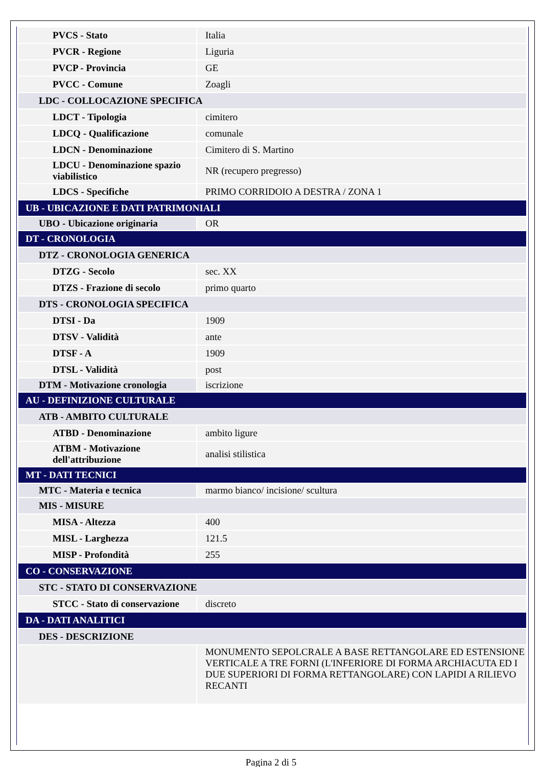| PVCS - Stato | Italia |
| PVCR - Regione | Liguria |
| PVCP - Provincia | GE |
| PVCC - Comune | Zoagli |
| LDC - COLLOCAZIONE SPECIFICA | |
| LDCT - Tipologia | cimitero |
| LDCQ - Qualificazione | comunale |
| LDCN - Denominazione | Cimitero di S. Martino |
| LDCU - Denominazione spazio viabilistico | NR (recupero pregresso) |
| LDCS - Specifiche | PRIMO CORRIDOIO A DESTRA / ZONA 1 |
| UB - UBICAZIONE E DATI PATRIMONIALI | |
| UBO - Ubicazione originaria | OR |
| DT - CRONOLOGIA | |
| DTZ - CRONOLOGIA GENERICA | |
| DTZG - Secolo | sec. XX |
| DTZS - Frazione di secolo | primo quarto |
| DTS - CRONOLOGIA SPECIFICA | |
| DTSI - Da | 1909 |
| DTSV - Validità | ante |
| DTSF - A | 1909 |
| DTSL - Validità | post |
| DTM - Motivazione cronologia | iscrizione |
| AU - DEFINIZIONE CULTURALE | |
| ATB - AMBITO CULTURALE | |
| ATBD - Denominazione | ambito ligure |
| ATBM - Motivazione dell'attribuzione | analisi stilistica |
| MT - DATI TECNICI | |
| MTC - Materia e tecnica | marmo bianco/ incisione/ scultura |
| MIS - MISURE | |
| MISA - Altezza | 400 |
| MISL - Larghezza | 121.5 |
| MISP - Profondità | 255 |
| CO - CONSERVAZIONE | |
| STC - STATO DI CONSERVAZIONE | |
| STCC - Stato di conservazione | discreto |
| DA - DATI ANALITICI | |
| DES - DESCRIZIONE | |
| | MONUMENTO SEPOLCRALE A BASE RETTANGOLARE ED ESTENSIONE VERTICALE A TRE FORNI (L'INFERIORE DI FORMA ARCHIACUTA ED I DUE SUPERIORI DI FORMA RETTANGOLARE) CON LAPIDI A RILIEVO RECANTI |
Pagina 2 di 5